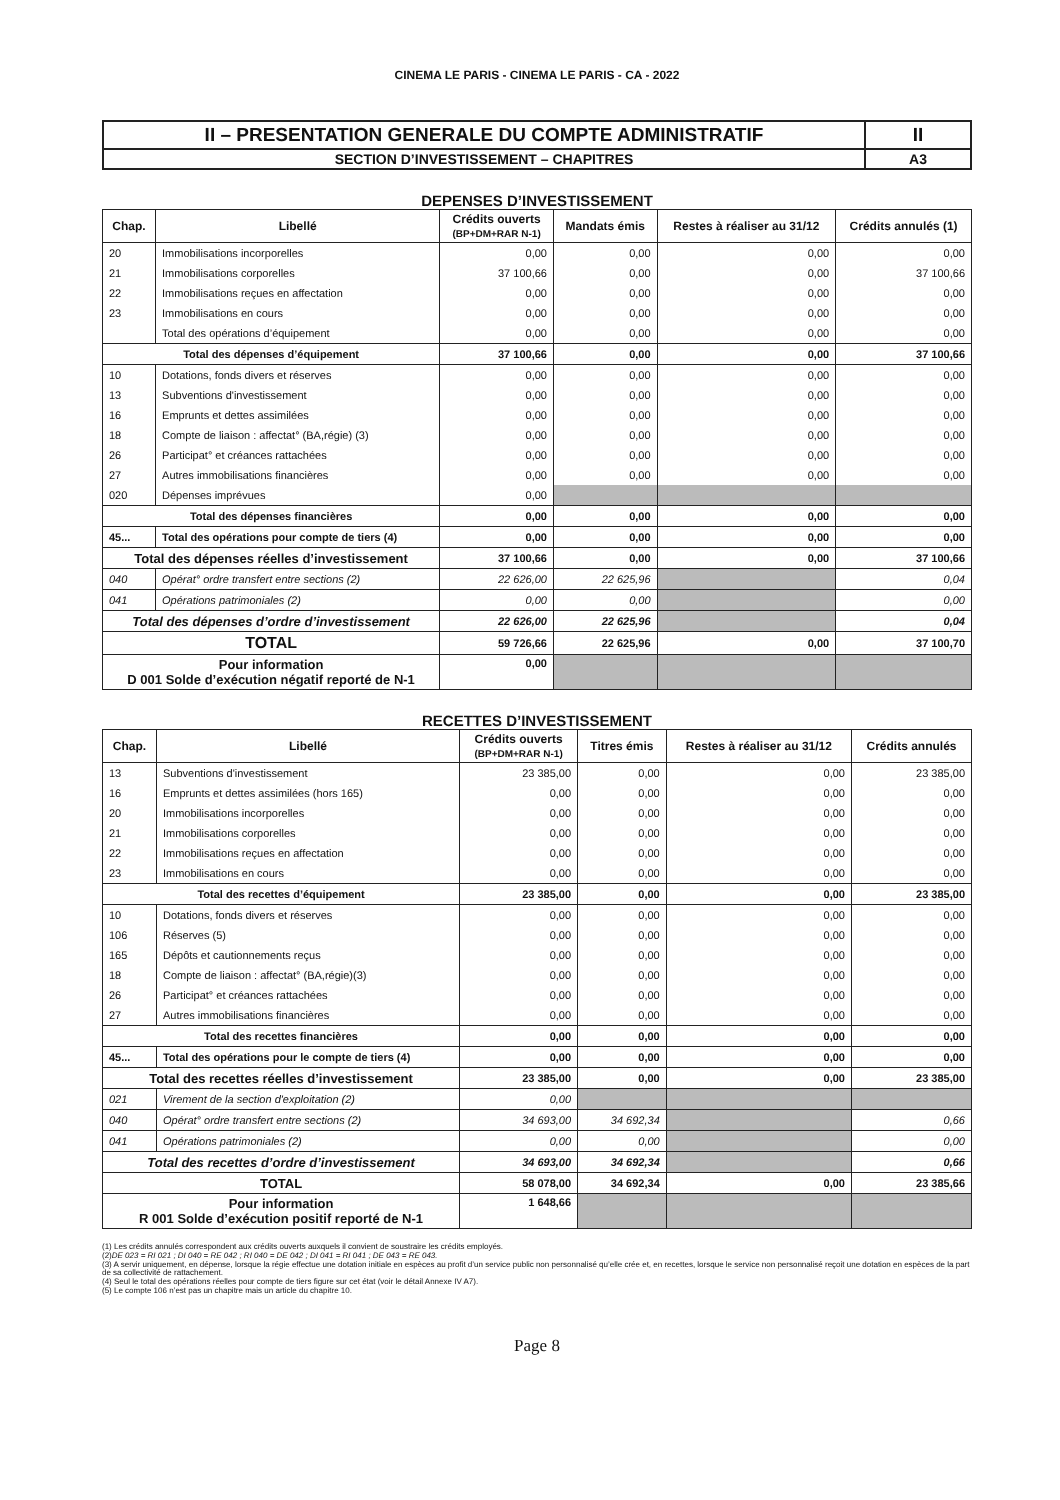CINEMA LE PARIS - CINEMA LE PARIS - CA - 2022
| II – PRESENTATION GENERALE DU COMPTE ADMINISTRATIF | II |
| SECTION D’INVESTISSEMENT – CHAPITRES | A3 |
DEPENSES D’INVESTISSEMENT
| Chap. | Libellé | Crédits ouverts (BP+DM+RAR N-1) | Mandats émis | Restes à réaliser au 31/12 | Crédits annulés (1) |
| --- | --- | --- | --- | --- | --- |
| 20 | Immobilisations incorporelles | 0,00 | 0,00 | 0,00 | 0,00 |
| 21 | Immobilisations corporelles | 37 100,66 | 0,00 | 0,00 | 37 100,66 |
| 22 | Immobilisations reçues en affectation | 0,00 | 0,00 | 0,00 | 0,00 |
| 23 | Immobilisations en cours | 0,00 | 0,00 | 0,00 | 0,00 |
| | Total des opérations d’équipement | 0,00 | 0,00 | 0,00 | 0,00 |
| Total des dépenses d’équipement | | 37 100,66 | 0,00 | 0,00 | 37 100,66 |
| 10 | Dotations, fonds divers et réserves | 0,00 | 0,00 | 0,00 | 0,00 |
| 13 | Subventions d'investissement | 0,00 | 0,00 | 0,00 | 0,00 |
| 16 | Emprunts et dettes assimilées | 0,00 | 0,00 | 0,00 | 0,00 |
| 18 | Compte de liaison : affectat° (BA,régie) (3) | 0,00 | 0,00 | 0,00 | 0,00 |
| 26 | Participat° et créances rattachées | 0,00 | 0,00 | 0,00 | 0,00 |
| 27 | Autres immobilisations financières | 0,00 | 0,00 | 0,00 | 0,00 |
| 020 | Dépenses imprévues | 0,00 | | | |
| Total des dépenses financières | | 0,00 | 0,00 | 0,00 | 0,00 |
| 45... | Total des opérations pour compte de tiers (4) | 0,00 | 0,00 | 0,00 | 0,00 |
| Total des dépenses réelles d’investissement | | 37 100,66 | 0,00 | 0,00 | 37 100,66 |
| 040 | Opérat° ordre transfert entre sections (2) | 22 626,00 | 22 625,96 | | 0,04 |
| 041 | Opérations patrimoniales (2) | 0,00 | 0,00 | | 0,00 |
| Total des dépenses d’ordre d’investissement | | 22 626,00 | 22 625,96 | | 0,04 |
| TOTAL | | 59 726,66 | 22 625,96 | 0,00 | 37 100,70 |
| Pour information D 001 Solde d’exécution négatif reporté de N-1 | | 0,00 | | | |
RECETTES D’INVESTISSEMENT
| Chap. | Libellé | Crédits ouverts (BP+DM+RAR N-1) | Titres émis | Restes à réaliser au 31/12 | Crédits annulés |
| --- | --- | --- | --- | --- | --- |
| 13 | Subventions d'investissement | 23 385,00 | 0,00 | 0,00 | 23 385,00 |
| 16 | Emprunts et dettes assimilées (hors 165) | 0,00 | 0,00 | 0,00 | 0,00 |
| 20 | Immobilisations incorporelles | 0,00 | 0,00 | 0,00 | 0,00 |
| 21 | Immobilisations corporelles | 0,00 | 0,00 | 0,00 | 0,00 |
| 22 | Immobilisations reçues en affectation | 0,00 | 0,00 | 0,00 | 0,00 |
| 23 | Immobilisations en cours | 0,00 | 0,00 | 0,00 | 0,00 |
| Total des recettes d’équipement | | 23 385,00 | 0,00 | 0,00 | 23 385,00 |
| 10 | Dotations, fonds divers et réserves | 0,00 | 0,00 | 0,00 | 0,00 |
| 106 | Réserves (5) | 0,00 | 0,00 | 0,00 | 0,00 |
| 165 | Dépôts et cautionnements reçus | 0,00 | 0,00 | 0,00 | 0,00 |
| 18 | Compte de liaison : affectat° (BA,régie)(3) | 0,00 | 0,00 | 0,00 | 0,00 |
| 26 | Participat° et créances rattachées | 0,00 | 0,00 | 0,00 | 0,00 |
| 27 | Autres immobilisations financières | 0,00 | 0,00 | 0,00 | 0,00 |
| Total des recettes financières | | 0,00 | 0,00 | 0,00 | 0,00 |
| 45... | Total des opérations pour le compte de tiers (4) | 0,00 | 0,00 | 0,00 | 0,00 |
| Total des recettes réelles d’investissement | | 23 385,00 | 0,00 | 0,00 | 23 385,00 |
| 021 | Virement de la section d'exploitation (2) | 0,00 | | | |
| 040 | Opérat° ordre transfert entre sections (2) | 34 693,00 | 34 692,34 | | 0,66 |
| 041 | Opérations patrimoniales (2) | 0,00 | 0,00 | | 0,00 |
| Total des recettes d’ordre d’investissement | | 34 693,00 | 34 692,34 | | 0,66 |
| TOTAL | | 58 078,00 | 34 692,34 | 0,00 | 23 385,66 |
| Pour information R 001 Solde d’exécution positif reporté de N-1 | | 1 648,66 | | | |
(1) Les crédits annulés correspondent aux crédits ouverts auxquels il convient de soustraire les crédits employés.
(2)DE 023 = RI 021 ; DI 040 = RE 042 ; RI 040 = DE 042 ; DI 041 = RI 041 ; DE 043 = RE 043.
(3) A servir uniquement, en dépense, lorsque la régie effectue une dotation initiale en espèces au profit d’un service public non personnalisé qu’elle crée et, en recettes, lorsque le service non personnalisé reçoit une dotation en espèces de la part de sa collectivité de rattachement.
(4) Seul le total des opérations réelles pour compte de tiers figure sur cet état (voir le détail Annexe IV A7).
(5) Le compte 106 n’est pas un chapitre mais un article du chapitre 10.
Page 8